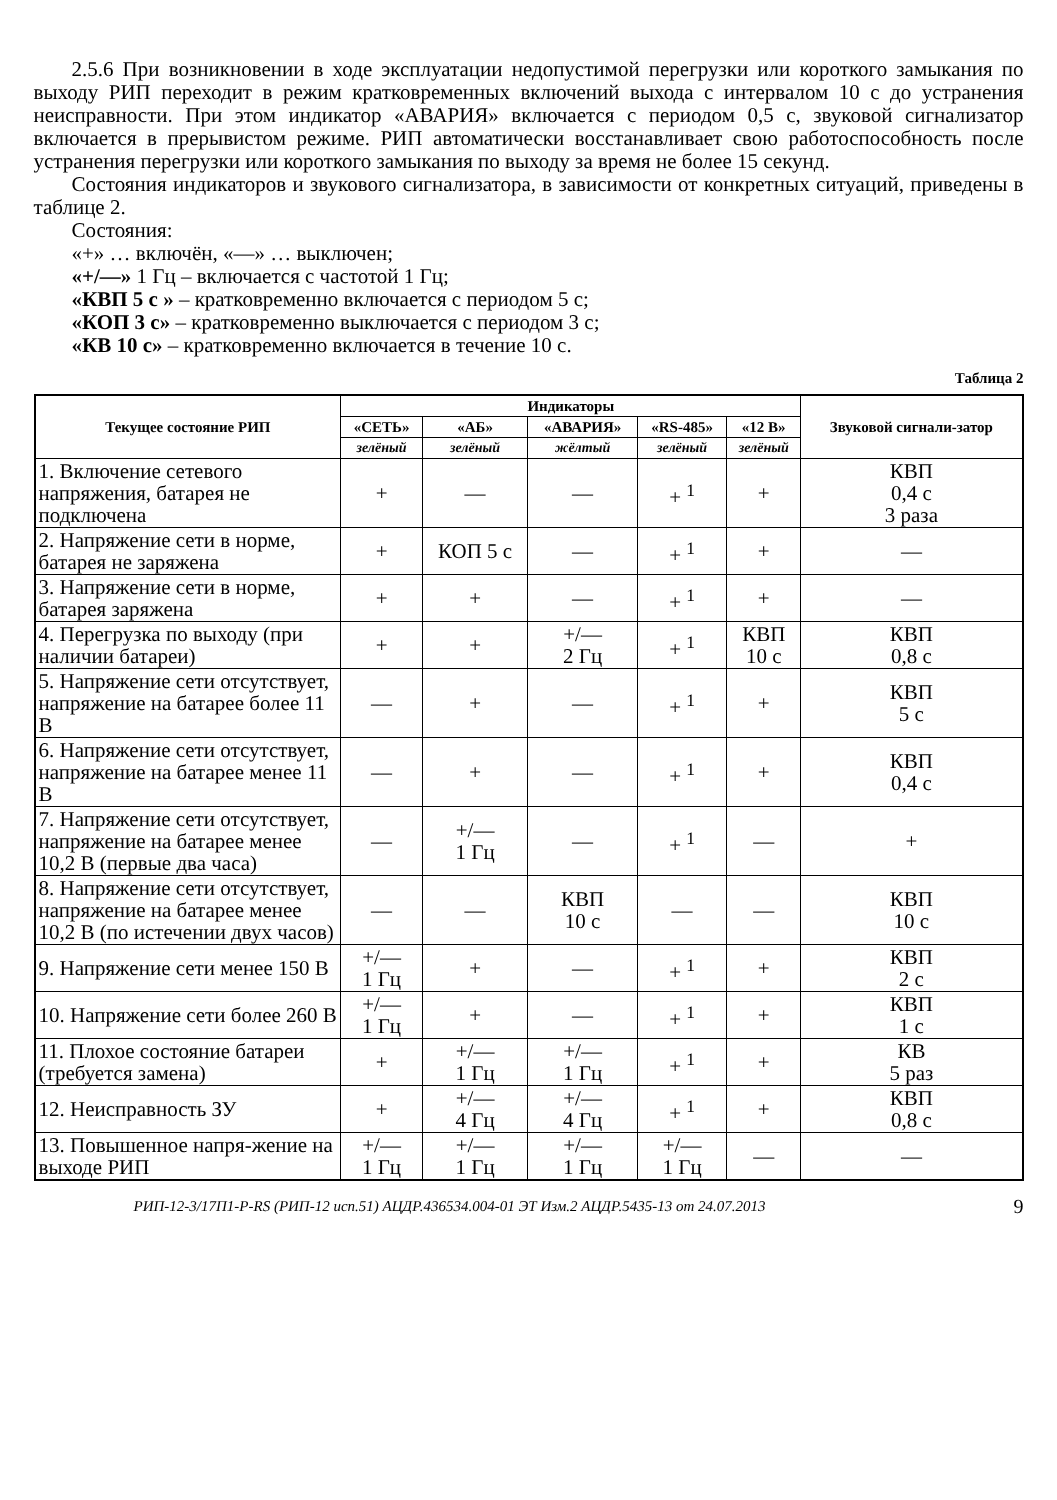2.5.6 При возникновении в ходе эксплуатации недопустимой перегрузки или короткого замыкания по выходу РИП переходит в режим кратковременных включений выхода с интервалом 10 с до устранения неисправности. При этом индикатор «АВАРИЯ» включается с периодом 0,5 с, звуковой сигнализатор включается в прерывистом режиме. РИП автоматически восстанавливает свою работоспособность после устранения перегрузки или короткого замыкания по выходу за время не более 15 секунд.
Состояния индикаторов и звукового сигнализатора, в зависимости от конкретных ситуаций, приведены в таблице 2.
Состояния:
«+» … включён, «—» … выключен;
«+/—» 1 Гц – включается с частотой 1 Гц;
«КВП 5 с » – кратковременно включается с периодом 5 с;
«КОП 3 с» – кратковременно выключается с периодом 3 с;
«КВ 10 с» – кратковременно включается в течение 10 с.
Таблица 2
| Текущее состояние РИП | Индикаторы | | | | | Звуковой сигнали-затор |
| --- | --- | --- | --- | --- | --- | --- |
| | «СЕТЬ» | «АБ» | «АВАРИЯ» | «RS-485» | «12 В» | |
| | зелёный | зелёный | жёлтый | зелёный | зелёный | |
| 1. Включение сетевого напряжения, батарея не подключена | + | — | — | + <sup>1</sup> | + | КВП 0,4 с 3 раза |
| 2. Напряжение сети в норме, батарея не заряжена | + | КОП 5 с | — | + <sup>1</sup> | + | — |
| 3. Напряжение сети в норме, батарея заряжена | + | + | — | + <sup>1</sup> | + | — |
| 4. Перегрузка по выходу (при наличии батареи) | + | + | +/— 2 Гц | + <sup>1</sup> | КВП 10 с | КВП 0,8 с |
| 5. Напряжение сети отсутствует, напряжение на батарее более 11 В | — | + | — | + <sup>1</sup> | + | КВП 5 с |
| 6. Напряжение сети отсутствует, напряжение на батарее менее 11 В | — | + | — | + <sup>1</sup> | + | КВП 0,4 с |
| 7. Напряжение сети отсутствует, напряжение на батарее менее 10,2 В (первые два часа) | — | +/— 1 Гц | — | + <sup>1</sup> | — | + |
| 8. Напряжение сети отсутствует, напряжение на батарее менее 10,2 В (по истечении двух часов) | — | — | КВП 10 с | — | — | КВП 10 с |
| 9. Напряжение сети менее 150 В | +/— 1 Гц | + | — | + <sup>1</sup> | + | КВП 2 с |
| 10. Напряжение сети более 260 В | +/— 1 Гц | + | — | + <sup>1</sup> | + | КВП 1 с |
| 11. Плохое состояние батареи (требуется замена) | + | +/— 1 Гц | +/— 1 Гц | + <sup>1</sup> | + | КВ 5 раз |
| 12. Неисправность ЗУ | + | +/— 4 Гц | +/— 4 Гц | + <sup>1</sup> | + | КВП 0,8 с |
| 13. Повышенное напря-жение на выходе РИП | +/— 1 Гц | +/— 1 Гц | +/— 1 Гц | +/— 1 Гц | — | — |
РИП-12-3/17П1-Р-RS (РИП-12 исп.51) АЦДР.436534.004-01 ЭТ Изм.2 АЦДР.5435-13 от 24.07.2013 9